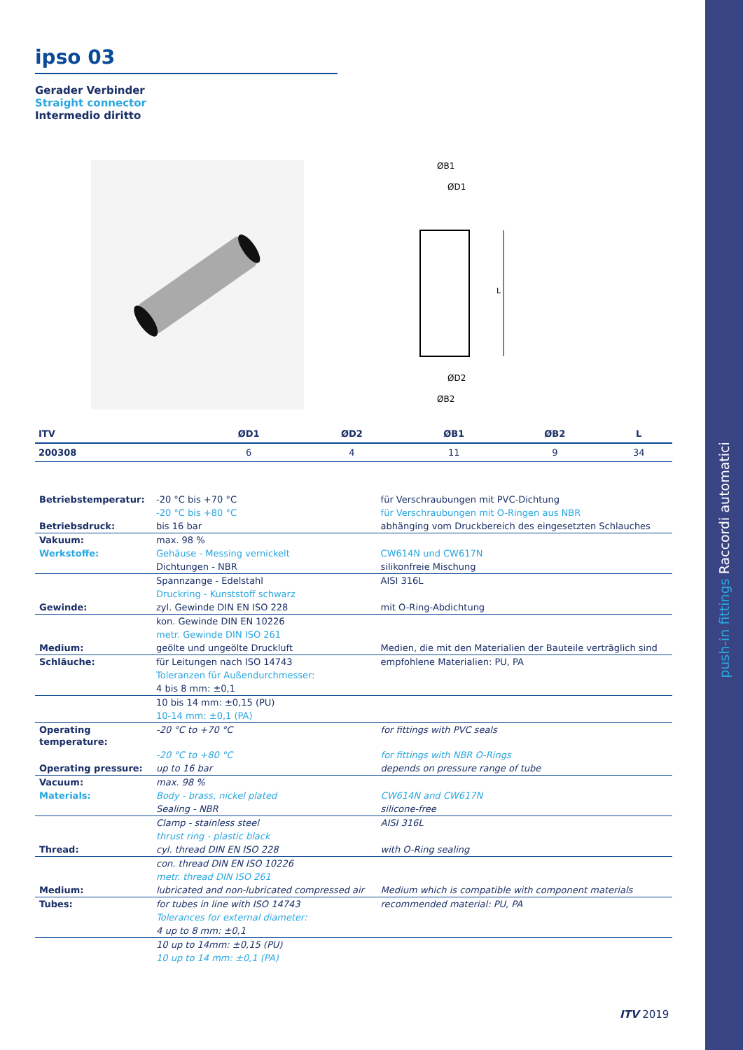push-in fittings Raccordi automatici
ipso 03
Gerader Verbinder
Straight connector
Intermedio diritto
ØB1
ØD1
L
ØD2
ØB2
| ITV | ØD1 | ØD2 | ØB1 | ØB2 | L |
| --- | --- | --- | --- | --- | --- |
| 200308 | 6 | 4 | 11 | 9 | 34 |
| Betriebstemperatur: | -20 °C bis +70 °C | für Verschraubungen mit PVC-Dichtung |
| | -20 °C bis +80 °C | für Verschraubungen mit O-Ringen aus NBR |
| Betriebsdruck: | bis 16 bar | abhänging vom Druckbereich des eingesetzten Schlauches |
| Vakuum: | max. 98 % | |
| Werkstoffe: | Gehäuse - Messing vernickelt | CW614N und CW617N |
| | Dichtungen - NBR | silikonfreie Mischung |
| | Spannzange - Edelstahl | AISI 316L |
| | Druckring - Kunststoff schwarz | |
| Gewinde: | zyl. Gewinde DIN EN ISO 228 | mit O-Ring-Abdichtung |
| | kon. Gewinde DIN EN 10226 | |
| | metr. Gewinde DIN ISO 261 | |
| Medium: | geölte und ungeölte Druckluft | Medien, die mit den Materialien der Bauteile verträglich sind |
| Schläuche: | für Leitungen nach ISO 14743 | empfohlene Materialien: PU, PA |
| | Toleranzen für Außendurchmesser: | |
| | 4 bis 8 mm: ±0,1 | |
| | 10 bis 14 mm: ±0,15 (PU) | |
| | 10-14 mm: ±0,1 (PA) | |
| Operating temperature: | -20 °C to +70 °C | for fittings with PVC seals |
| | -20 °C to +80 °C | for fittings with NBR O-Rings |
| Operating pressure: | up to 16 bar | depends on pressure range of tube |
| Vacuum: | max. 98 % | |
| Materials: | Body - brass, nickel plated | CW614N and CW617N |
| | Sealing - NBR | silicone-free |
| | Clamp - stainless steel | AISI 316L |
| | thrust ring - plastic black | |
| Thread: | cyl. thread DIN EN ISO 228 | with O-Ring sealing |
| | con. thread DIN EN ISO 10226 | |
| | metr. thread DIN ISO 261 | |
| Medium: | lubricated and non-lubricated compressed air | Medium which is compatible with component materials |
| Tubes: | for tubes in line with ISO 14743 | recommended material: PU, PA |
| | Tolerances for external diameter: | |
| | 4 up to 8 mm: ±0,1 | |
| | 10 up to 14mm: ±0,15 (PU) | |
| | 10 up to 14 mm: ±0,1 (PA) | |
ITV 2019